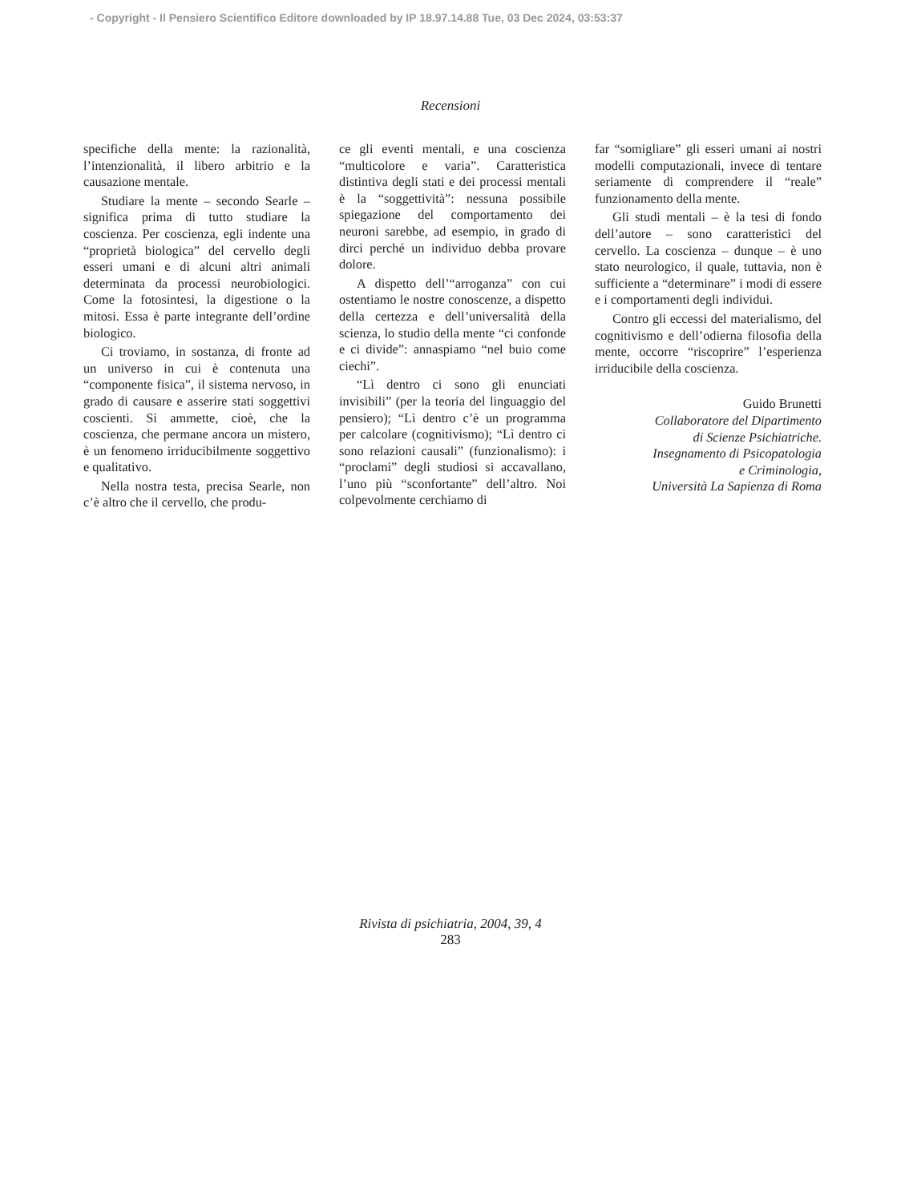- Copyright - Il Pensiero Scientifico Editore downloaded by IP 18.97.14.88 Tue, 03 Dec 2024, 03:53:37
Recensioni
specifiche della mente: la razionalità, l’intenzionalità, il libero arbitrio e la causazione mentale.
Studiare la mente – secondo Searle – significa prima di tutto studiare la coscienza. Per coscienza, egli indente una “proprietà biologica” del cervello degli esseri umani e di alcuni altri animali determinata da processi neurobiologici. Come la fotosintesi, la digestione o la mitosi. Essa è parte integrante dell’ordine biologico.
Ci troviamo, in sostanza, di fronte ad un universo in cui è contenuta una “componente fisica”, il sistema nervoso, in grado di causare e asserire stati soggettivi coscienti. Si ammette, cioè, che la coscienza, che permane ancora un mistero, è un fenomeno irriducibilmente soggettivo e qualitativo.
Nella nostra testa, precisa Searle, non c’è altro che il cervello, che produ-
ce gli eventi mentali, e una coscienza “multicolore e varia”. Caratteristica distintiva degli stati e dei processi mentali è la “soggettività”: nessuna possibile spiegazione del comportamento dei neuroni sarebbe, ad esempio, in grado di dirci perché un individuo debba provare dolore.
A dispetto dell’“arroganza” con cui ostentiamo le nostre conoscenze, a dispetto della certezza e dell’universalità della scienza, lo studio della mente “ci confonde e ci divide”: annaspiamo “nel buio come ciechi”.
“Lì dentro ci sono gli enunciati invisibili” (per la teoria del linguaggio del pensiero); “Lì dentro c’è un programma per calcolare (cognitivismo); “Lì dentro ci sono relazioni causali” (funzionalismo): i “proclami” degli studiosi si accavallano, l’uno più “sconfortante” dell’altro. Noi colpevolmente cerchiamo di
far “somigliare” gli esseri umani ai nostri modelli computazionali, invece di tentare seriamente di comprendere il “reale” funzionamento della mente.
Gli studi mentali – è la tesi di fondo dell’autore – sono caratteristici del cervello. La coscienza – dunque – è uno stato neurologico, il quale, tuttavia, non è sufficiente a “determinare” i modi di essere e i comportamenti degli individui.
Contro gli eccessi del materialismo, del cognitivismo e dell’odierna filosofia della mente, occorre “riscoprire” l’esperienza irriducibile della coscienza.
Guido Brunetti
Collaboratore del Dipartimento
di Scienze Psichiatriche.
Insegnamento di Psicopatologia
e Criminologia,
Università La Sapienza di Roma
Rivista di psichiatria, 2004, 39, 4
283